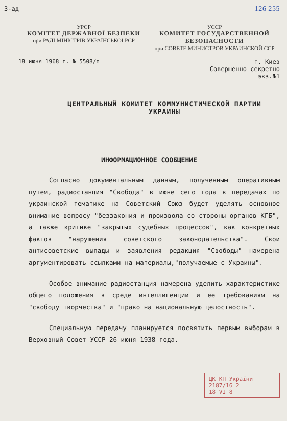З-ад 126 255
УРСР
КОМІТЕТ ДЕРЖАВНОЇ БЕЗПЕКИ
при РАДІ МІНІСТРІВ УКРАЇНСЬКОЇ РСР
УССР
КОМИТЕТ ГОСУДАРСТВЕННОЙ БЕЗОПАСНОСТИ
при СОВЕТЕ МИНИСТРОВ УКРАИНСКОЙ ССР
18 июня 1968 г. № 5508/п г. Киев
Совершенно секретно
экз.№1
ЦЕНТРАЛЬНЫЙ КОМИТЕТ КОММУНИСТИЧЕСКОЙ ПАРТИИ
УКРАИНЫ
ИНФОРМАЦИОННОЕ СООБЩЕНИЕ
Согласно документальным данным, полученным оперативным путем, радиостанция "Свобода" в июне сего года в передачах по украинской тематике на Советский Союз будет уделять основное внимание вопросу "беззакония и произвола со стороны органов КГБ", а также критике "закрытых судебных процессов", как конкретных фактов "нарушения советского законодательства". Свои антисоветские выпады и заявления редакция "Свободы" намерена аргументировать ссылками на материалы,"получаемые с Украины".
Особое внимание радиостанция намерена уделить характеристике общего положения в среде интеллигенции и ее требованиям на "свободу творчества" и "право на национальную целостность".
Специальную передачу планируется посвятить первым выборам в Верховный Совет УССР 26 июня 1938 года.
ЦК КП України
2187/16 2
18 VI 8